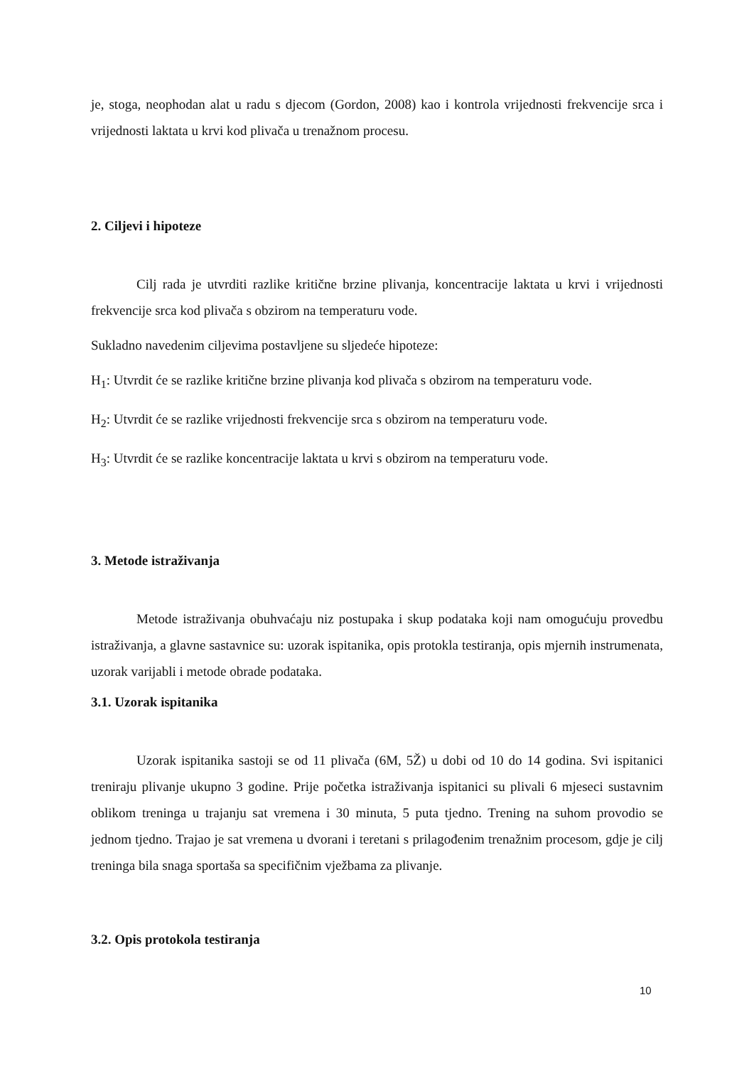je, stoga, neophodan alat u radu s djecom (Gordon, 2008) kao i kontrola vrijednosti frekvencije srca i vrijednosti laktata u krvi kod plivača u trenažnom procesu.
2. Ciljevi i hipoteze
Cilj rada je utvrditi razlike kritične brzine plivanja, koncentracije laktata u krvi i vrijednosti frekvencije srca kod plivača s obzirom na temperaturu vode.
Sukladno navedenim ciljevima postavljene su sljedeće hipoteze:
H<sub>1</sub>: Utvrdit će se razlike kritične brzine plivanja kod plivača s obzirom na temperaturu vode.
H<sub>2</sub>: Utvrdit će se razlike vrijednosti frekvencije srca s obzirom na temperaturu vode.
H<sub>3</sub>: Utvrdit će se razlike koncentracije laktata u krvi s obzirom na temperaturu vode.
3. Metode istraživanja
Metode istraživanja obuhvaćaju niz postupaka i skup podataka koji nam omogućuju provedbu istraživanja, a glavne sastavnice su: uzorak ispitanika, opis protokla testiranja, opis mjernih instrumenata, uzorak varijabli i metode obrade podataka.
3.1. Uzorak ispitanika
Uzorak ispitanika sastoji se od 11 plivača (6M, 5Ž) u dobi od 10 do 14 godina. Svi ispitanici treniraju plivanje ukupno 3 godine. Prije početka istraživanja ispitanici su plivali 6 mjeseci sustavnim oblikom treninga u trajanju sat vremena i 30 minuta, 5 puta tjedno. Trening na suhom provodio se jednom tjedno. Trajao je sat vremena u dvorani i teretani s prilagođenim trenažnim procesom, gdje je cilj treninga bila snaga sportaša sa specifičnim vježbama za plivanje.
3.2. Opis protokola testiranja
10